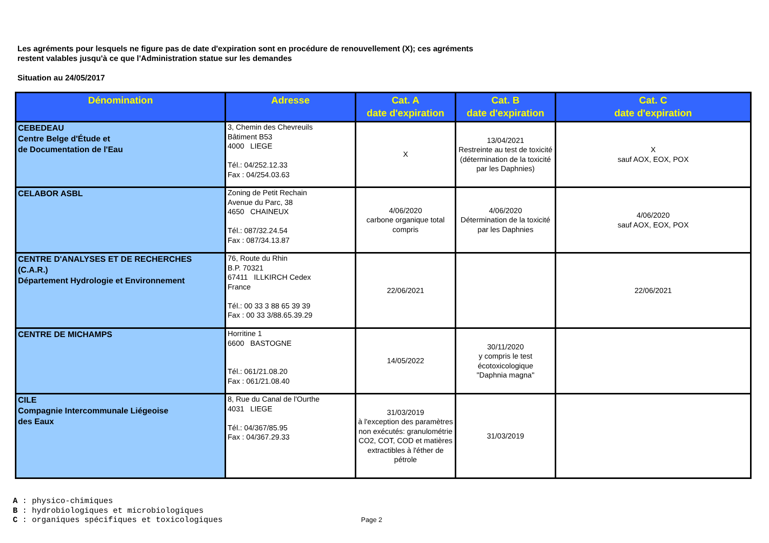Les agréments pour lesquels ne figure pas de date d'expiration sont en procédure de renouvellement (X); ces agréments
restent valables jusqu'à ce que l'Administration statue sur les demandes
Situation au 24/05/2017
| Dénomination | Adresse | Cat. A date d'expiration | Cat. B date d'expiration | Cat. C date d'expiration |
| --- | --- | --- | --- | --- |
| CEBEDEAU Centre Belge d'Étude et de Documentation de l'Eau | 3, Chemin des Chevreuils Bâtiment B53 4000 LIEGE Tél.: 04/252.12.33 Fax : 04/254.03.63 | X | 13/04/2021 Restreinte au test de toxicité (détermination de la toxicité par les Daphnies) | X sauf AOX, EOX, POX |
| CELABOR ASBL | Zoning de Petit Rechain Avenue du Parc, 38 4650 CHAINEUX Tél.: 087/32.24.54 Fax : 087/34.13.87 | 4/06/2020 carbone organique total compris | 4/06/2020 Détermination de la toxicité par les Daphnies | 4/06/2020 sauf AOX, EOX, POX |
| CENTRE D'ANALYSES ET DE RECHERCHES (C.A.R.) Département Hydrologie et Environnement | 76, Route du Rhin B.P. 70321 67411 ILLKIRCH Cedex France Tél.: 00 33 3 88 65 39 39 Fax : 00 33 3/88.65.39.29 | 22/06/2021 | | 22/06/2021 |
| CENTRE DE MICHAMPS | Horritine 1 6600 BASTOGNE Tél.: 061/21.08.20 Fax : 061/21.08.40 | 14/05/2022 | 30/11/2020 y compris le test écotoxicologique "Daphnia magna" | |
| CILE Compagnie Intercommunale Liégeoise des Eaux | 8, Rue du Canal de l'Ourthe 4031 LIEGE Tél.: 04/367/85.95 Fax : 04/367.29.33 | 31/03/2019 à l'exception des paramètres non exécutés: granulométrie CO2, COT, COD et matières extractibles à l'éther de pétrole | 31/03/2019 | |
A : physico-chimiques
B : hydrobiologiques et microbiologiques
C : organiques spécifiques et toxicologiques
Page 2